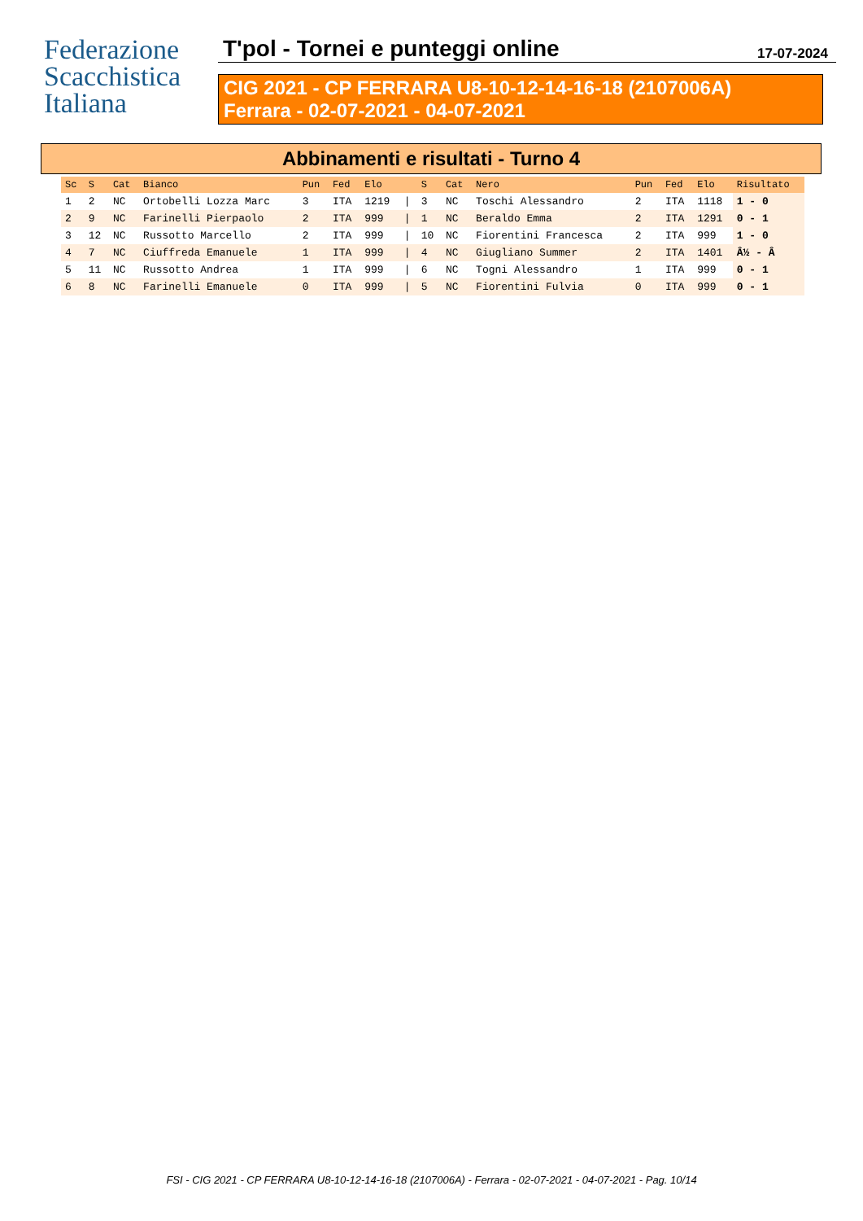Federazione
Scacchistica
Italiana
T'pol - Tornei e punteggi online 17-07-2024
CIG 2021 - CP FERRARA U8-10-12-14-16-18 (2107006A)
Ferrara - 02-07-2021 - 04-07-2021
Abbinamenti e risultati - Turno 4
| Sc | S | Cat | Bianco | Pun | Fed | Elo | | S | Cat | Nero | Pun | Fed | Elo | Risultato |
| --- | --- | --- | --- | --- | --- | --- | --- | --- | --- | --- | --- | --- | --- | --- |
| 1 | 2 | NC | Ortobelli Lozza Marc | 3 | ITA | 1219 | / | 3 | NC | Toschi Alessandro | 2 | ITA | 1118 | 1 - 0 |
| 2 | 9 | NC | Farinelli Pierpaolo | 2 | ITA | 999 | / | 1 | NC | Beraldo Emma | 2 | ITA | 1291 | 0 - 1 |
| 3 | 12 | NC | Russotto Marcello | 2 | ITA | 999 | / | 10 | NC | Fiorentini Francesca | 2 | ITA | 999 | 1 - 0 |
| 4 | 7 | NC | Ciuffreda Emanuele | 1 | ITA | 999 | / | 4 | NC | Giugliano Summer | 2 | ITA | 1401 | Â½ - Â |
| 5 | 11 | NC | Russotto Andrea | 1 | ITA | 999 | / | 6 | NC | Togni Alessandro | 1 | ITA | 999 | 0 - 1 |
| 6 | 8 | NC | Farinelli Emanuele | 0 | ITA | 999 | / | 5 | NC | Fiorentini Fulvia | 0 | ITA | 999 | 0 - 1 |
FSI - CIG 2021 - CP FERRARA U8-10-12-14-16-18 (2107006A) - Ferrara - 02-07-2021 - 04-07-2021 - Pag. 10/14